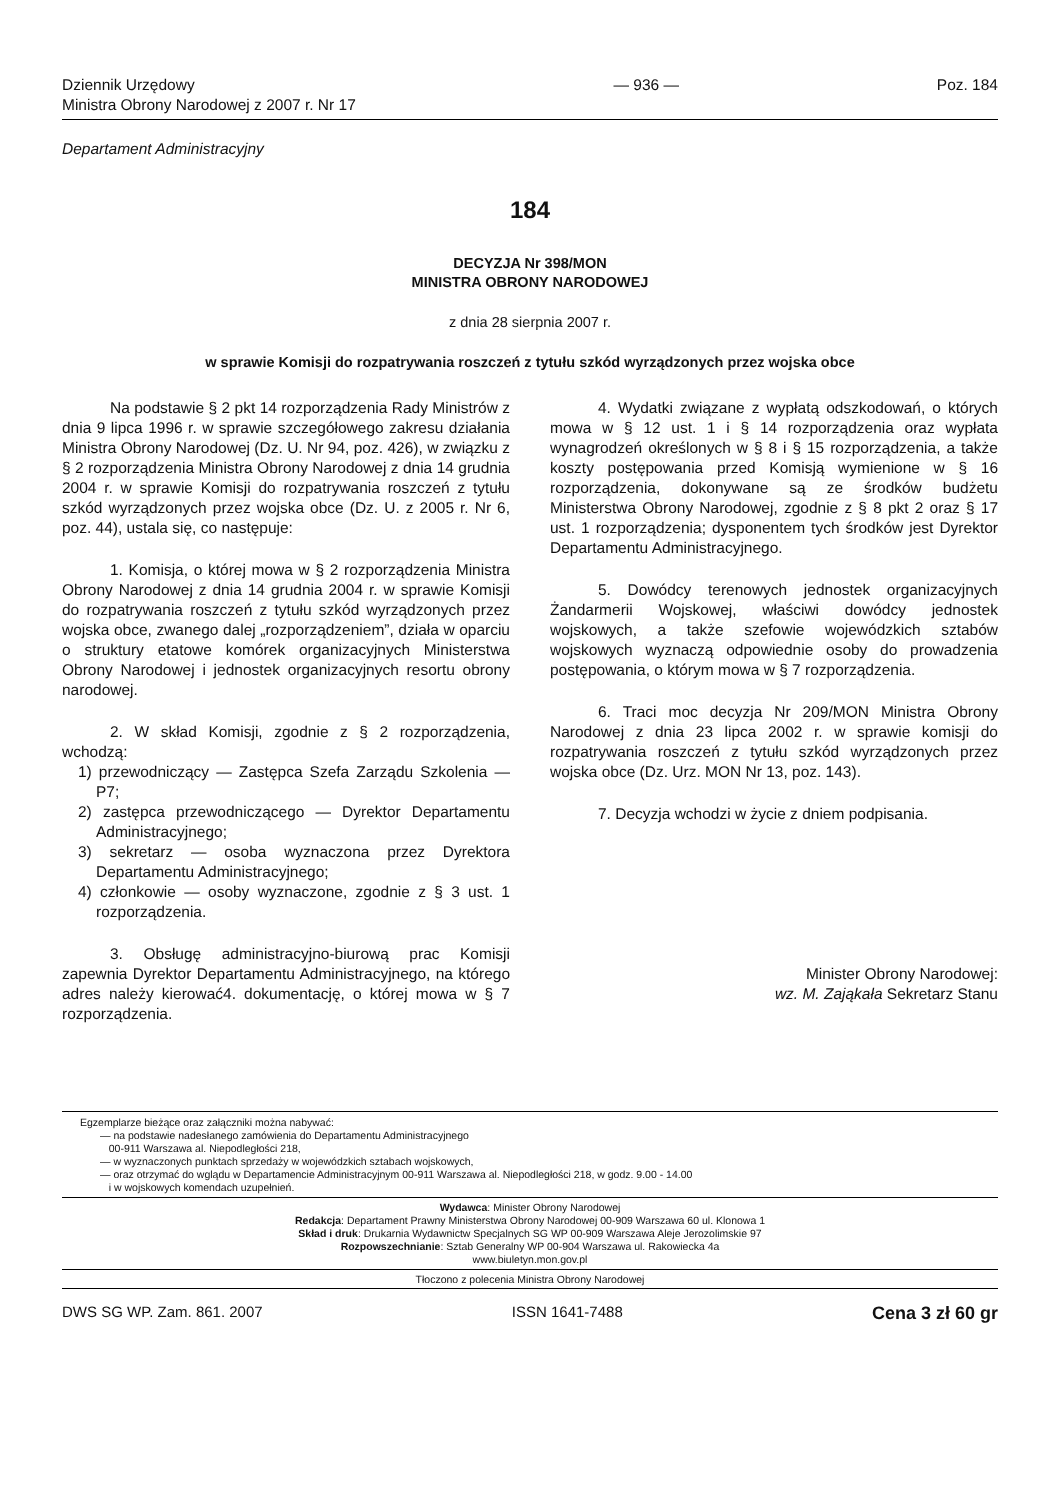Dziennik Urzędowy
Ministra Obrony Narodowej z 2007 r. Nr 17
— 936 — Poz. 184
Departament Administracyjny
184
DECYZJA Nr 398/MON
MINISTRA OBRONY NARODOWEJ
z dnia 28 sierpnia 2007 r.
w sprawie Komisji do rozpatrywania roszczeń z tytułu szkód wyrządzonych przez wojska obce
Na podstawie § 2 pkt 14 rozporządzenia Rady Ministrów z dnia 9 lipca 1996 r. w sprawie szczegółowego zakresu działania Ministra Obrony Narodowej (Dz. U. Nr 94, poz. 426), w związku z § 2 rozporządzenia Ministra Obrony Narodowej z dnia 14 grudnia 2004 r. w sprawie Komisji do rozpatrywania roszczeń z tytułu szkód wyrządzonych przez wojska obce (Dz. U. z 2005 r. Nr 6, poz. 44), ustala się, co następuje:
1. Komisja, o której mowa w § 2 rozporządzenia Ministra Obrony Narodowej z dnia 14 grudnia 2004 r. w sprawie Komisji do rozpatrywania roszczeń z tytułu szkód wyrządzonych przez wojska obce, zwanego dalej „rozporządzeniem”, działa w oparciu o struktury etatowe komórek organizacyjnych Ministerstwa Obrony Narodowej i jednostek organizacyjnych resortu obrony narodowej.
2. W skład Komisji, zgodnie z § 2 rozporządzenia, wchodzą:
1) przewodniczący — Zastępca Szefa Zarządu Szkolenia — P7;
2) zastępca przewodniczącego — Dyrektor Departamentu Administracyjnego;
3) sekretarz — osoba wyznaczona przez Dyrektora Departamentu Administracyjnego;
4) członkowie — osoby wyznaczone, zgodnie z § 3 ust. 1 rozporządzenia.
3. Obsługę administracyjno-biurową prac Komisji zapewnia Dyrektor Departamentu Administracyjnego, na którego adres należy kierować4. dokumentację, o której mowa w § 7 rozporządzenia.
4. Wydatki związane z wypłatą odszkodowań, o których mowa w § 12 ust. 1 i § 14 rozporządzenia oraz wypłata wynagrodzeń określonych w § 8 i § 15 rozporządzenia, a także koszty postępowania przed Komisją wymienione w § 16 rozporządzenia, dokonywane są ze środków budżetu Ministerstwa Obrony Narodowej, zgodnie z § 8 pkt 2 oraz § 17 ust. 1 rozporządzenia; dysponentem tych środków jest Dyrektor Departamentu Administracyjnego.
5. Dowódcy terenowych jednostek organizacyjnych Żandarmerii Wojskowej, właściwi dowódcy jednostek wojskowych, a także szefowie wojewódzkich sztabów wojskowych wyznaczą odpowiednie osoby do prowadzenia postępowania, o którym mowa w § 7 rozporządzenia.
6. Traci moc decyzja Nr 209/MON Ministra Obrony Narodowej z dnia 23 lipca 2002 r. w sprawie komisji do rozpatrywania roszczeń z tytułu szkód wyrządzonych przez wojska obce (Dz. Urz. MON Nr 13, poz. 143).
7. Decyzja wchodzi w życie z dniem podpisania.
Minister Obrony Narodowej:
wz. M. Zająkała Sekretarz Stanu
Egzemplarze bieżące oraz załączniki można nabywać:
— na podstawie nadesłanego zamówienia do Departamentu Administracyjnego
00-911 Warszawa al. Niepodległości 218,
— w wyznaczonych punktach sprzedaży w wojewódzkich sztabach wojskowych,
— oraz otrzymać do wglądu w Departamencie Administracyjnym 00-911 Warszawa al. Niepodległości 218, w godz. 9.00 - 14.00
i w wojskowych komendach uzupełnień.
Wydawca: Minister Obrony Narodowej
Redakcja: Departament Prawny Ministerstwa Obrony Narodowej 00-909 Warszawa 60 ul. Klonowa 1
Skład i druk: Drukarnia Wydawnictw Specjalnych SG WP 00-909 Warszawa Aleje Jerozolimskie 97
Rozpowszechnianie: Sztab Generalny WP 00-904 Warszawa ul. Rakowiecka 4a
www.biuletyn.mon.gov.pl
Tłoczono z polecenia Ministra Obrony Narodowej
DWS SG WP. Zam. 861. 2007 ISSN 1641-7488 Cena 3 zł 60 gr